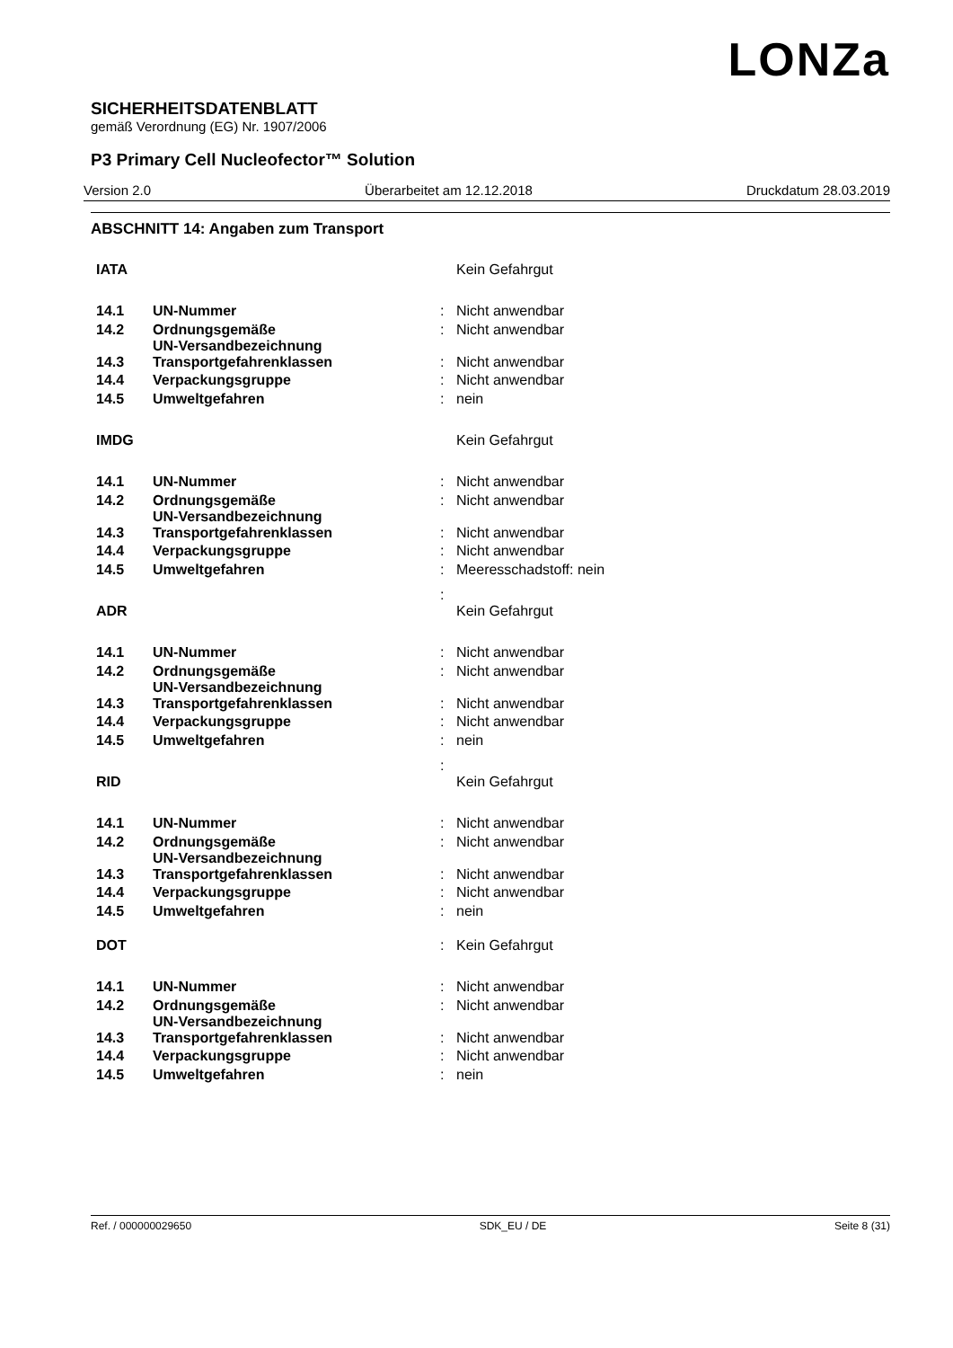LONZa
SICHERHEITSDATENBLATT
gemäß Verordnung (EG) Nr. 1907/2006
P3 Primary Cell Nucleofector™ Solution
Version 2.0 Überarbeitet am 12.12.2018 Druckdatum 28.03.2019
ABSCHNITT 14: Angaben zum Transport
| IATA | | | Kein Gefahrgut |
| 14.1 | UN-Nummer | : | Nicht anwendbar |
| 14.2 | Ordnungsgemäße UN-Versandbezeichnung | : | Nicht anwendbar |
| 14.3 | Transportgefahrenklassen | : | Nicht anwendbar |
| 14.4 | Verpackungsgruppe | : | Nicht anwendbar |
| 14.5 | Umweltgefahren | : | nein |
| IMDG | | | Kein Gefahrgut |
| 14.1 | UN-Nummer | : | Nicht anwendbar |
| 14.2 | Ordnungsgemäße UN-Versandbezeichnung | : | Nicht anwendbar |
| 14.3 | Transportgefahrenklassen | : | Nicht anwendbar |
| 14.4 | Verpackungsgruppe | : | Nicht anwendbar |
| 14.5 | Umweltgefahren | : | Meeresschadstoff: nein |
| | | : | |
| ADR | | | Kein Gefahrgut |
| 14.1 | UN-Nummer | : | Nicht anwendbar |
| 14.2 | Ordnungsgemäße UN-Versandbezeichnung | : | Nicht anwendbar |
| 14.3 | Transportgefahrenklassen | : | Nicht anwendbar |
| 14.4 | Verpackungsgruppe | : | Nicht anwendbar |
| 14.5 | Umweltgefahren | : | nein |
| | | : | |
| RID | | | Kein Gefahrgut |
| 14.1 | UN-Nummer | : | Nicht anwendbar |
| 14.2 | Ordnungsgemäße UN-Versandbezeichnung | : | Nicht anwendbar |
| 14.3 | Transportgefahrenklassen | : | Nicht anwendbar |
| 14.4 | Verpackungsgruppe | : | Nicht anwendbar |
| 14.5 | Umweltgefahren | : | nein |
| DOT | | : | Kein Gefahrgut |
| 14.1 | UN-Nummer | : | Nicht anwendbar |
| 14.2 | Ordnungsgemäße UN-Versandbezeichnung | : | Nicht anwendbar |
| 14.3 | Transportgefahrenklassen | : | Nicht anwendbar |
| 14.4 | Verpackungsgruppe | : | Nicht anwendbar |
| 14.5 | Umweltgefahren | : | nein |
Ref. / 000000029650 SDK_EU / DE Seite 8 (31)